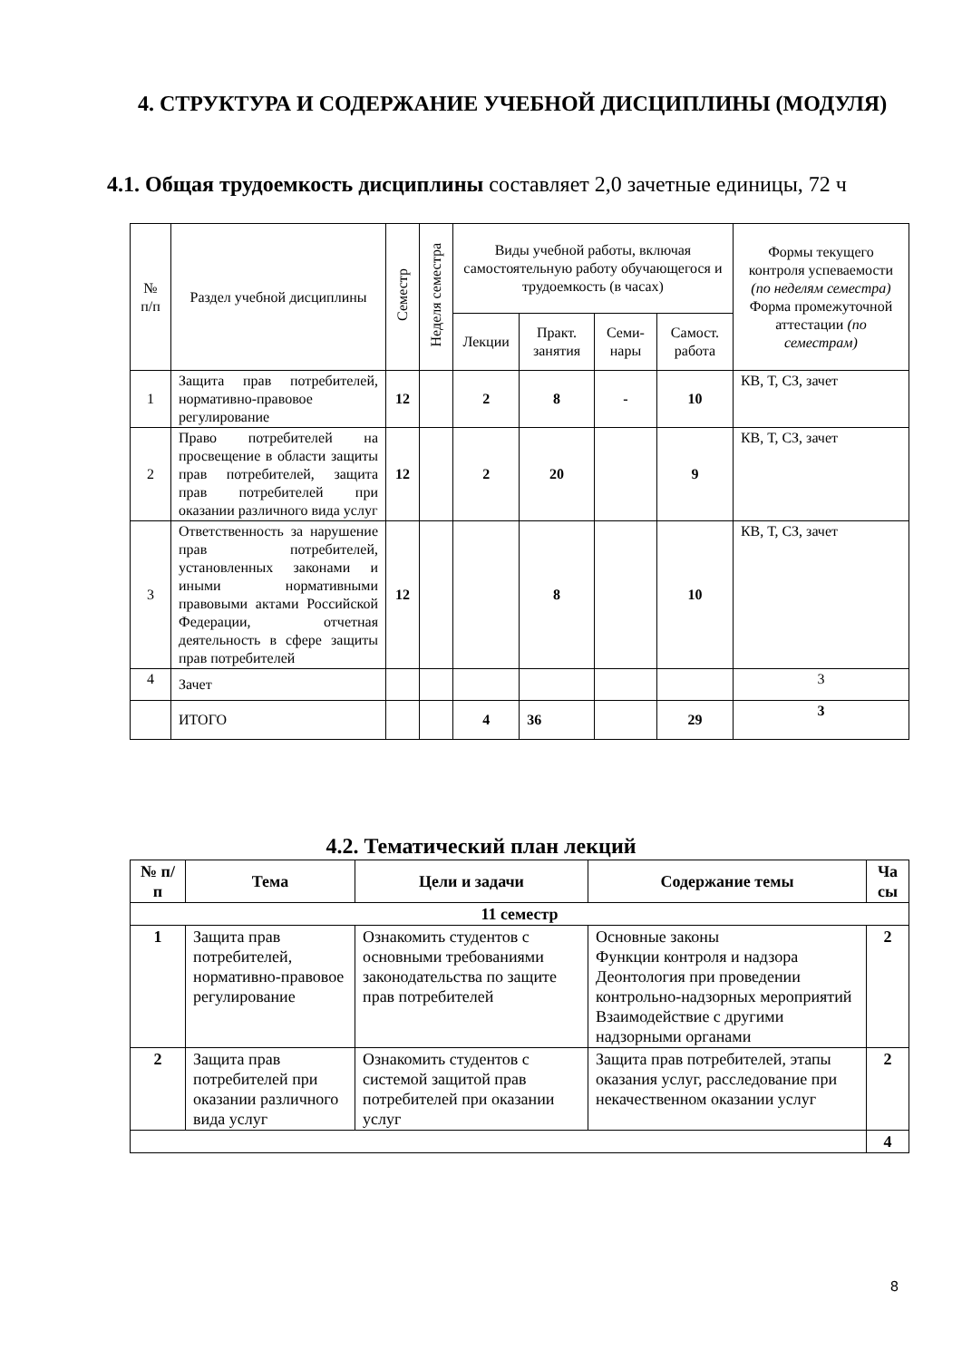4. СТРУКТУРА И СОДЕРЖАНИЕ УЧЕБНОЙ ДИСЦИПЛИНЫ (МОДУЛЯ)
4.1. Общая трудоемкость дисциплины составляет 2,0 зачетные единицы, 72 ч
| № п/п | Раздел учебной дисциплины | Семестр | Неделя семестра | Виды учебной работы, включая самостоятельную работу обучающегося и трудоемкость (в часах) | | | | Формы текущего контроля успеваемости (по неделям семестра) Форма промежуточной аттестации (по семестрам) |
| | | | | Лекции | Практ. занятия | Семи-нары | Самост. работа | |
| 1 | Защита прав потребителей, нормативно-правовое регулирование | 12 | | 2 | 8 | - | 10 | КВ, Т, СЗ, зачет |
| 2 | Право потребителей на просвещение в области защиты прав потребителей, защита прав потребителей при оказании различного вида услуг | 12 | | 2 | 20 | | 9 | КВ, Т, СЗ, зачет |
| 3 | Ответственность за нарушение прав потребителей, установленных законами и иными нормативными правовыми актами Российской Федерации, отчетная деятельность в сфере защиты прав потребителей | 12 | | | 8 | | 10 | КВ, Т, СЗ, зачет |
| 4 | Зачет | | | | | | | 3 |
| | ИТОГО | | | 4 | 36 | | 29 | 3 |
4.2. Тематический план лекций
| № п/п | Тема | Цели и задачи | Содержание темы | Ча сы |
| --- | --- | --- | --- | --- |
| 11 семестр | | | | |
| 1 | Защита прав потребителей, нормативно-правовое регулирование | Ознакомить студентов с основными требованиями законодательства по защите прав потребителей | Основные законы Функции контроля и надзора Деонтология при проведении контрольно-надзорных мероприятий Взаимодействие с другими надзорными органами | 2 |
| 2 | Защита прав потребителей при оказании различного вида услуг | Ознакомить студентов с системой защитой прав потребителей при оказании услуг | Защита прав потребителей, этапы оказания услуг, расследование при некачественном оказании услуг | 2 |
| | | | | 4 |
8